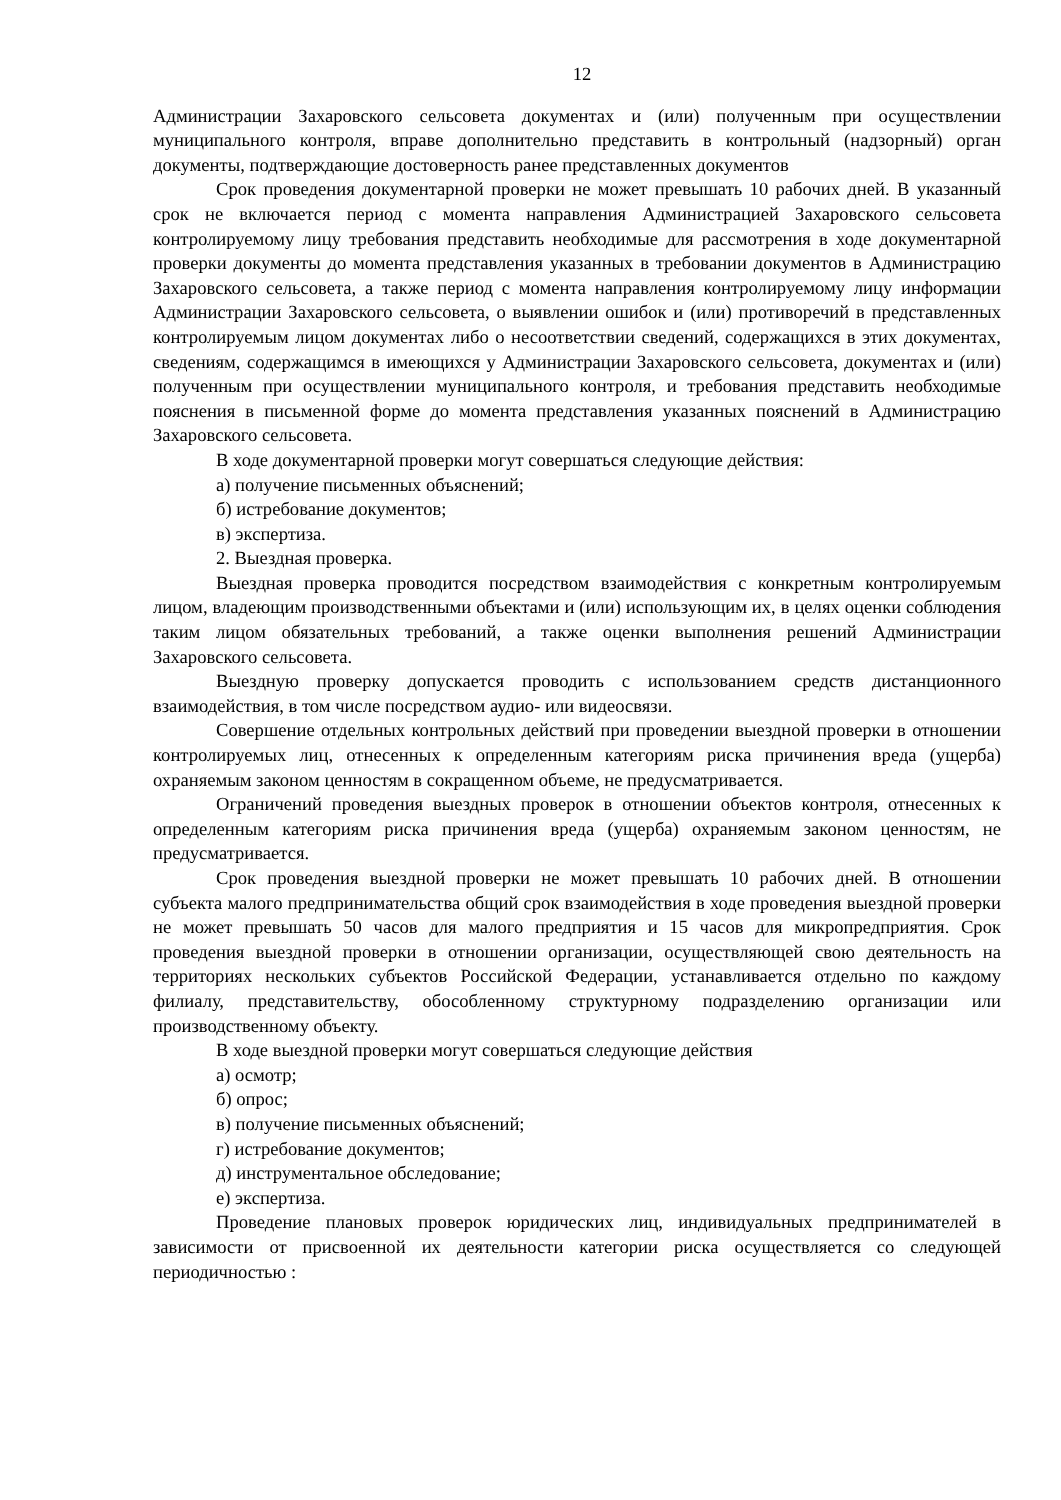12
Администрации Захаровского сельсовета документах и (или) полученным при осуществлении муниципального контроля, вправе дополнительно представить в контрольный (надзорный) орган документы, подтверждающие достоверность ранее представленных документов
Срок проведения документарной проверки не может превышать 10 рабочих дней. В указанный срок не включается период с момента направления Администрацией Захаровского сельсовета контролируемому лицу требования представить необходимые для рассмотрения в ходе документарной проверки документы до момента представления указанных в требовании документов в Администрацию Захаровского сельсовета, а также период с момента направления контролируемому лицу информации Администрации Захаровского сельсовета, о выявлении ошибок и (или) противоречий в представленных контролируемым лицом документах либо о несоответствии сведений, содержащихся в этих документах, сведениям, содержащимся в имеющихся у Администрации Захаровского сельсовета, документах и (или) полученным при осуществлении муниципального контроля, и требования представить необходимые пояснения в письменной форме до момента представления указанных пояснений в Администрацию Захаровского сельсовета.
В ходе документарной проверки могут совершаться следующие действия:
а) получение письменных объяснений;
б) истребование документов;
в) экспертиза.
2. Выездная проверка.
Выездная проверка проводится посредством взаимодействия с конкретным контролируемым лицом, владеющим производственными объектами и (или) использующим их, в целях оценки соблюдения таким лицом обязательных требований, а также оценки выполнения решений Администрации Захаровского сельсовета.
Выездную проверку допускается проводить с использованием средств дистанционного взаимодействия, в том числе посредством аудио- или видеосвязи.
Совершение отдельных контрольных действий при проведении выездной проверки в отношении контролируемых лиц, отнесенных к определенным категориям риска причинения вреда (ущерба) охраняемым законом ценностям в сокращенном объеме, не предусматривается.
Ограничений проведения выездных проверок в отношении объектов контроля, отнесенных к определенным категориям риска причинения вреда (ущерба) охраняемым законом ценностям, не предусматривается.
Срок проведения выездной проверки не может превышать 10 рабочих дней. В отношении субъекта малого предпринимательства общий срок взаимодействия в ходе проведения выездной проверки не может превышать 50 часов для малого предприятия и 15 часов для микропредприятия. Срок проведения выездной проверки в отношении организации, осуществляющей свою деятельность на территориях нескольких субъектов Российской Федерации, устанавливается отдельно по каждому филиалу, представительству, обособленному структурному подразделению организации или производственному объекту.
В ходе выездной проверки могут совершаться следующие действия
а) осмотр;
б) опрос;
в) получение письменных объяснений;
г) истребование документов;
д) инструментальное обследование;
е) экспертиза.
Проведение плановых проверок юридических лиц, индивидуальных предпринимателей в зависимости от присвоенной их деятельности категории риска осуществляется со следующей периодичностью :